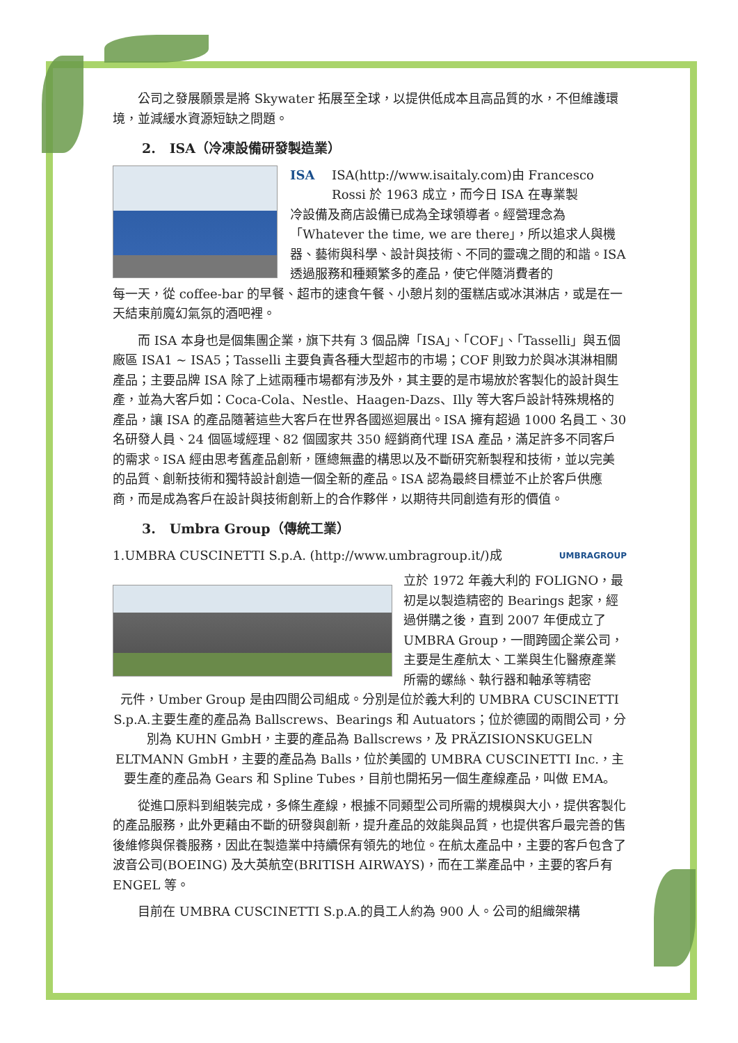公司之發展願景是將 Skywater 拓展至全球，以提供低成本且高品質的水，不但維護環境，並減緩水資源短缺之問題。
2. ISA（冷凍設備研發製造業）
ISA ISA(http://www.isaitaly.com)由 Francesco Rossi 於 1963 成立，而今日 ISA 在專業製
冷設備及商店設備已成為全球領導者。經營理念為「Whatever the time, we are there」，所以追求人與機器、藝術與科學、設計與技術、不同的靈魂之間的和諧。ISA 透過服務和種類繁多的產品，使它伴隨消費者的
每一天，從 coffee-bar 的早餐、超市的速食午餐、小憩片刻的蛋糕店或冰淇淋店，或是在一天結束前魔幻氣氛的酒吧裡。
而 ISA 本身也是個集團企業，旗下共有 3 個品牌「ISA」、「COF」、「Tasselli」與五個廠區 ISA1 ~ ISA5；Tasselli 主要負責各種大型超市的市場；COF 則致力於與冰淇淋相關產品；主要品牌 ISA 除了上述兩種市場都有涉及外，其主要的是市場放於客製化的設計與生產，並為大客戶如：Coca-Cola、Nestle、Haagen-Dazs、Illy 等大客戶設計特殊規格的產品，讓 ISA 的產品隨著這些大客戶在世界各國巡迴展出。ISA 擁有超過 1000 名員工、30 名研發人員、24 個區域經理、82 個國家共 350 經銷商代理 ISA 產品，滿足許多不同客戶的需求。ISA 經由思考舊產品創新，匯總無盡的構思以及不斷研究新製程和技術，並以完美的品質、創新技術和獨特設計創造一個全新的產品。ISA 認為最終目標並不止於客戶供應商，而是成為客戶在設計與技術創新上的合作夥伴，以期待共同創造有形的價值。
3. Umbra Group（傳統工業）
1.UMBRA CUSCINETTI S.p.A. (http://www.umbragroup.it/)成 UMBRAGROUP
立於 1972 年義大利的 FOLIGNO，最初是以製造精密的 Bearings 起家，經過併購之後，直到 2007 年便成立了 UMBRA Group，一間跨國企業公司，主要是生產航太、工業與生化醫療產業所需的螺絲、執行器和軸承等精密
元件，Umber Group 是由四間公司組成。分別是位於義大利的 UMBRA CUSCINETTI S.p.A.主要生產的產品為 Ballscrews、Bearings 和 Autuators；位於德國的兩間公司，分別為 KUHN GmbH，主要的產品為 Ballscrews，及 PRÄZISIONSKUGELN ELTMANN GmbH，主要的產品為 Balls，位於美國的 UMBRA CUSCINETTI Inc.，主要生產的產品為 Gears 和 Spline Tubes，目前也開拓另一個生產線產品，叫做 EMA。
從進口原料到組裝完成，多條生產線，根據不同類型公司所需的規模與大小，提供客製化的產品服務，此外更藉由不斷的研發與創新，提升產品的效能與品質，也提供客戶最完善的售後維修與保養服務，因此在製造業中持續保有領先的地位。在航太產品中，主要的客戶包含了波音公司(BOEING) 及大英航空(BRITISH AIRWAYS)，而在工業產品中，主要的客戶有 ENGEL 等。
目前在 UMBRA CUSCINETTI S.p.A.的員工人約為 900 人。公司的組織架構